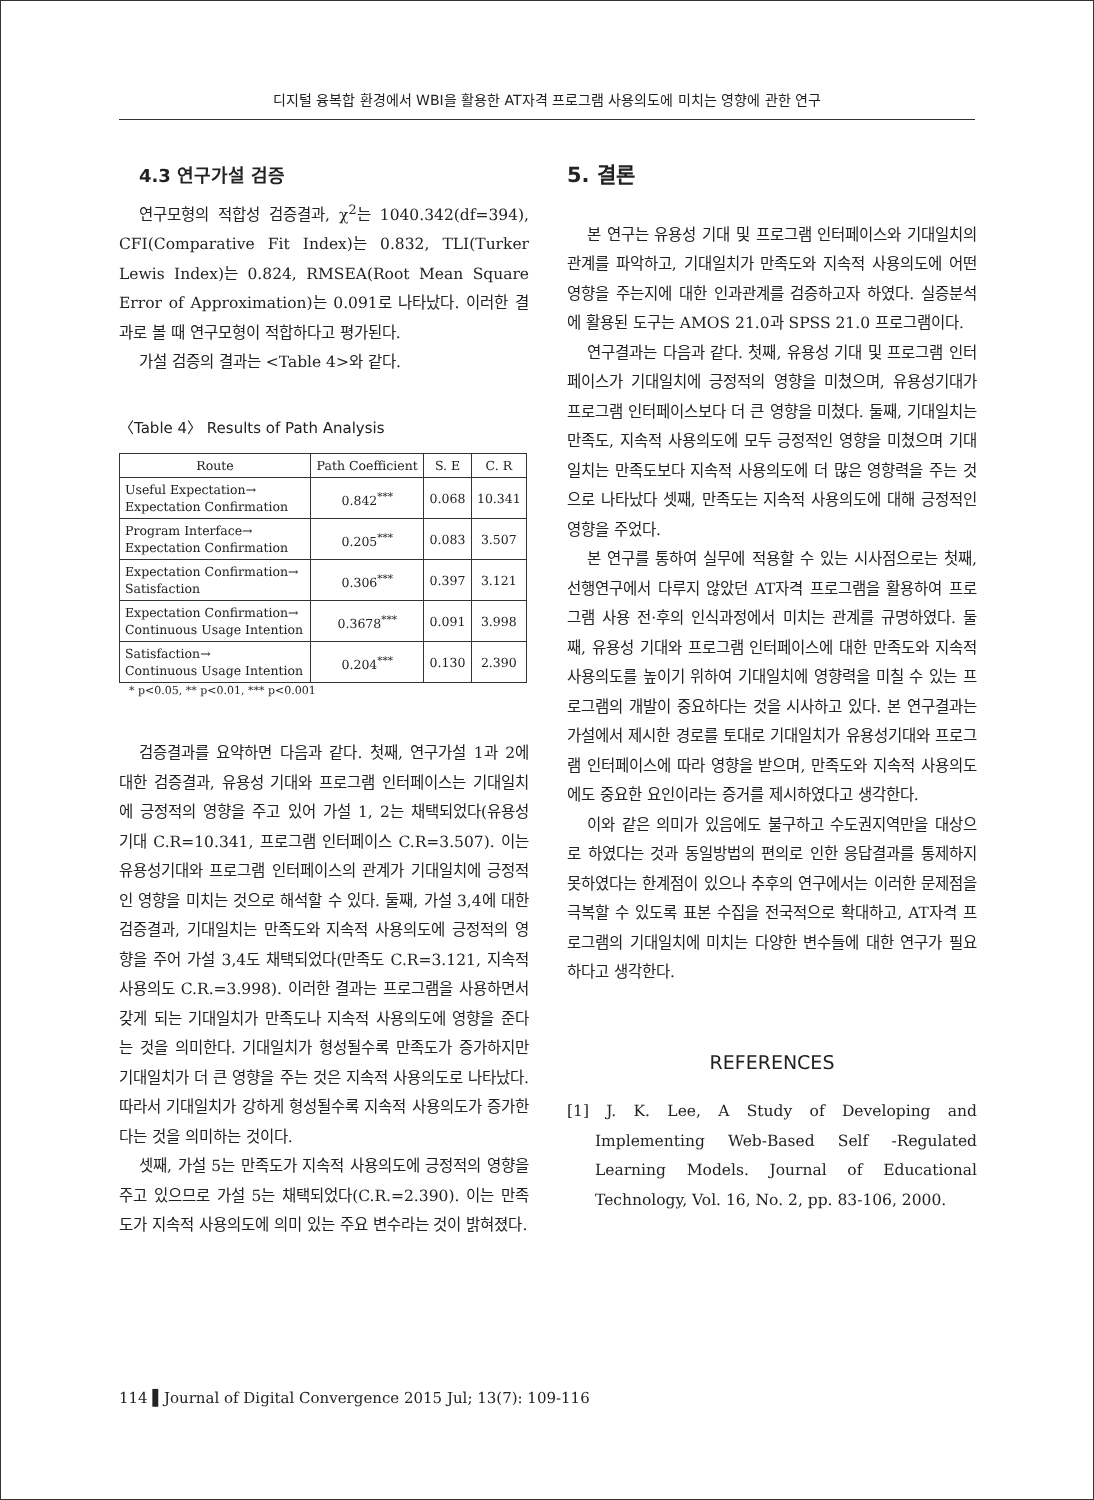디지털 융복합 환경에서 WBI을 활용한 AT자격 프로그램 사용의도에 미치는 영향에 관한 연구
4.3 연구가설 검증
연구모형의 적합성 검증결과, χ<sup>2</sup>는 1040.342(df=394), CFI(Comparative Fit Index)는 0.832, TLI(Turker Lewis Index)는 0.824, RMSEA(Root Mean Square Error of Approximation)는 0.091로 나타났다. 이러한 결과로 볼 때 연구모형이 적합하다고 평가된다.
가설 검증의 결과는 <Table 4>와 같다.
〈Table 4〉 Results of Path Analysis
| Route | Path Coefficient | S. E | C. R |
| --- | --- | --- | --- |
| Useful Expectation→ Expectation Confirmation | 0.842<sup>***</sup> | 0.068 | 10.341 |
| Program Interface→ Expectation Confirmation | 0.205<sup>***</sup> | 0.083 | 3.507 |
| Expectation Confirmation→ Satisfaction | 0.306<sup>***</sup> | 0.397 | 3.121 |
| Expectation Confirmation→ Continuous Usage Intention | 0.3678<sup>***</sup> | 0.091 | 3.998 |
| Satisfaction→ Continuous Usage Intention | 0.204<sup>***</sup> | 0.130 | 2.390 |
* p<0.05, ** p<0.01, *** p<0.001
검증결과를 요약하면 다음과 같다. 첫째, 연구가설 1과 2에 대한 검증결과, 유용성 기대와 프로그램 인터페이스는 기대일치에 긍정적의 영향을 주고 있어 가설 1, 2는 채택되었다(유용성 기대 C.R=10.341, 프로그램 인터페이스 C.R=3.507). 이는 유용성기대와 프로그램 인터페이스의 관계가 기대일치에 긍정적인 영향을 미치는 것으로 해석할 수 있다. 둘째, 가설 3,4에 대한 검증결과, 기대일치는 만족도와 지속적 사용의도에 긍정적의 영향을 주어 가설 3,4도 채택되었다(만족도 C.R=3.121, 지속적 사용의도 C.R.=3.998). 이러한 결과는 프로그램을 사용하면서 갖게 되는 기대일치가 만족도나 지속적 사용의도에 영향을 준다는 것을 의미한다. 기대일치가 형성될수록 만족도가 증가하지만 기대일치가 더 큰 영향을 주는 것은 지속적 사용의도로 나타났다. 따라서 기대일치가 강하게 형성될수록 지속적 사용의도가 증가한다는 것을 의미하는 것이다.
셋째, 가설 5는 만족도가 지속적 사용의도에 긍정적의 영향을 주고 있으므로 가설 5는 채택되었다(C.R.=2.390). 이는 만족도가 지속적 사용의도에 의미 있는 주요 변수라는 것이 밝혀졌다.
5. 결론
본 연구는 유용성 기대 및 프로그램 인터페이스와 기대일치의 관계를 파악하고, 기대일치가 만족도와 지속적 사용의도에 어떤 영향을 주는지에 대한 인과관계를 검증하고자 하였다. 실증분석에 활용된 도구는 AMOS 21.0과 SPSS 21.0 프로그램이다.
연구결과는 다음과 같다. 첫째, 유용성 기대 및 프로그램 인터페이스가 기대일치에 긍정적의 영향을 미쳤으며, 유용성기대가 프로그램 인터페이스보다 더 큰 영향을 미쳤다. 둘째, 기대일치는 만족도, 지속적 사용의도에 모두 긍정적인 영향을 미쳤으며 기대일치는 만족도보다 지속적 사용의도에 더 많은 영향력을 주는 것으로 나타났다 셋째, 만족도는 지속적 사용의도에 대해 긍정적인 영향을 주었다.
본 연구를 통하여 실무에 적용할 수 있는 시사점으로는 첫째, 선행연구에서 다루지 않았던 AT자격 프로그램을 활용하여 프로그램 사용 전·후의 인식과정에서 미치는 관계를 규명하였다. 둘째, 유용성 기대와 프로그램 인터페이스에 대한 만족도와 지속적 사용의도를 높이기 위하여 기대일치에 영향력을 미칠 수 있는 프로그램의 개발이 중요하다는 것을 시사하고 있다. 본 연구결과는 가설에서 제시한 경로를 토대로 기대일치가 유용성기대와 프로그램 인터페이스에 따라 영향을 받으며, 만족도와 지속적 사용의도에도 중요한 요인이라는 증거를 제시하였다고 생각한다.
이와 같은 의미가 있음에도 불구하고 수도권지역만을 대상으로 하였다는 것과 동일방법의 편의로 인한 응답결과를 통제하지 못하였다는 한계점이 있으나 추후의 연구에서는 이러한 문제점을 극복할 수 있도록 표본 수집을 전국적으로 확대하고, AT자격 프로그램의 기대일치에 미치는 다양한 변수들에 대한 연구가 필요하다고 생각한다.
REFERENCES
[1] J. K. Lee, A Study of Developing and Implementing Web-Based Self -Regulated Learning Models. Journal of Educational Technology, Vol. 16, No. 2, pp. 83-106, 2000.
114 ▌Journal of Digital Convergence 2015 Jul; 13(7): 109-116